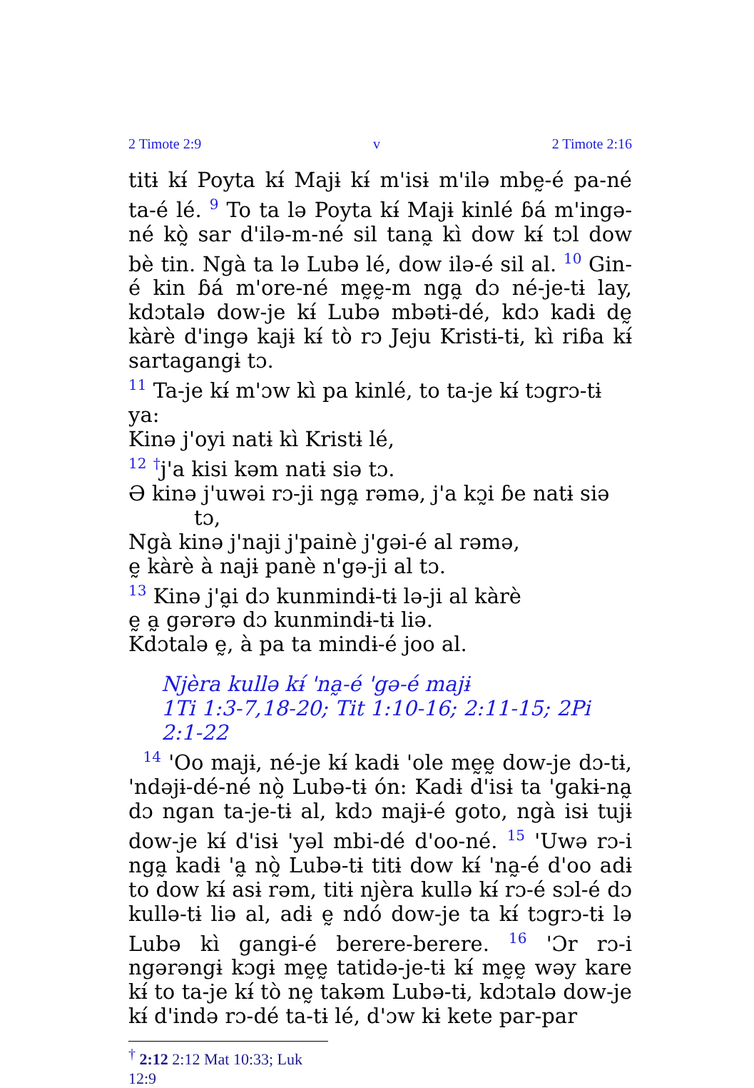2 Timote 2:9 v 2 Timote 2:16
titɨ kɨ́ Poyta kɨ́ Majɨ kɨ́ m'isɨ m'ilə mbḛ-é pa-né ta-é lé. <sup>9</sup> To ta lə Poyta kɨ́ Majɨ kinlé ɓá m'ingə-né kò̰ sar d'ilə-m-né sil tana̰ kì dow kɨ́ tɔl dow bè tin. Ngà ta lə Lubə lé, dow ilə-é sil al. <sup>10</sup> Gin-é kin ɓá m'ore-né mḛḛ-m nga̰ dɔ né-je-tɨ lay, kdɔtalə dow-je kɨ́ Lubə mbətɨ-dé, kdɔ kadɨ dḛ kàrè d'ingə kajɨ kɨ́ tò rɔ Jeju Kristɨ-tɨ, kì riɓa kɨ́ sartagangɨ tɔ.
<sup>11</sup> Ta-je kɨ́ m'ɔw kì pa kinlé, to ta-je kɨ́ tɔgrɔ-tɨ ya:
Kinə j'oyi natɨ kì Kristɨ lé,
<sup>12</sup> <sup>†</sup>j'a kisi kəm natɨ siə tɔ.
Ə kinə j'uwəi rɔ-ji nga̰ rəmə, j'a kɔ̰i ɓe natɨ siə
tɔ,
Ngà kinə j'naji j'painè j'gəi-é al rəmə,
ḛ kàrè à najɨ panè n'gə-ji al tɔ.
<sup>13</sup> Kinə j'a̰i dɔ kunmindɨ-tɨ lə-ji al kàrè
ḛ a̰ gərərə dɔ kunmindɨ-tɨ liə.
Kdɔtalə ḛ, à pa ta mindɨ-é joo al.
Njèra kullə kɨ́ 'na̰-é 'gə-é majɨ
1Ti 1:3-7,18-20; Tit 1:10-16; 2:11-15; 2Pi 2:1-22
<sup>14</sup> 'Oo majɨ, né-je kɨ́ kadɨ 'ole mḛḛ dow-je dɔ-tɨ, 'ndəjɨ-dé-né nò̰ Lubə-tɨ ón: Kadɨ d'isɨ ta 'gakɨ-na̰ dɔ ngan ta-je-tɨ al, kdɔ majɨ-é goto, ngà isɨ tujɨ dow-je kɨ́ d'isɨ 'yəl mbi-dé d'oo-né. <sup>15</sup> 'Uwə rɔ-i nga̰ kadɨ 'a̰ nò̰ Lubə-tɨ titɨ dow kɨ́ 'na̰-é d'oo adɨ to dow kɨ́ asɨ rəm, titɨ njèra kullə kɨ́ rɔ-é sɔl-é dɔ kullə-tɨ liə al, adɨ ḛ ndó dow-je ta kɨ́ tɔgrɔ-tɨ lə Lubə kì gangɨ-é berere-berere. <sup>16</sup> 'Ɔr rɔ-i ngərəngɨ kɔgɨ mḛḛ tatidə-je-tɨ kɨ́ mḛḛ wəy kare kɨ́ to ta-je kɨ́ tò nḛ takəm Lubə-tɨ, kdɔtalə dow-je kɨ́ d'ində rɔ-dé ta-tɨ lé, d'ɔw kɨ kete par-par
<sup>†</sup> 2:12 2:12 Mat 10:33; Luk 12:9